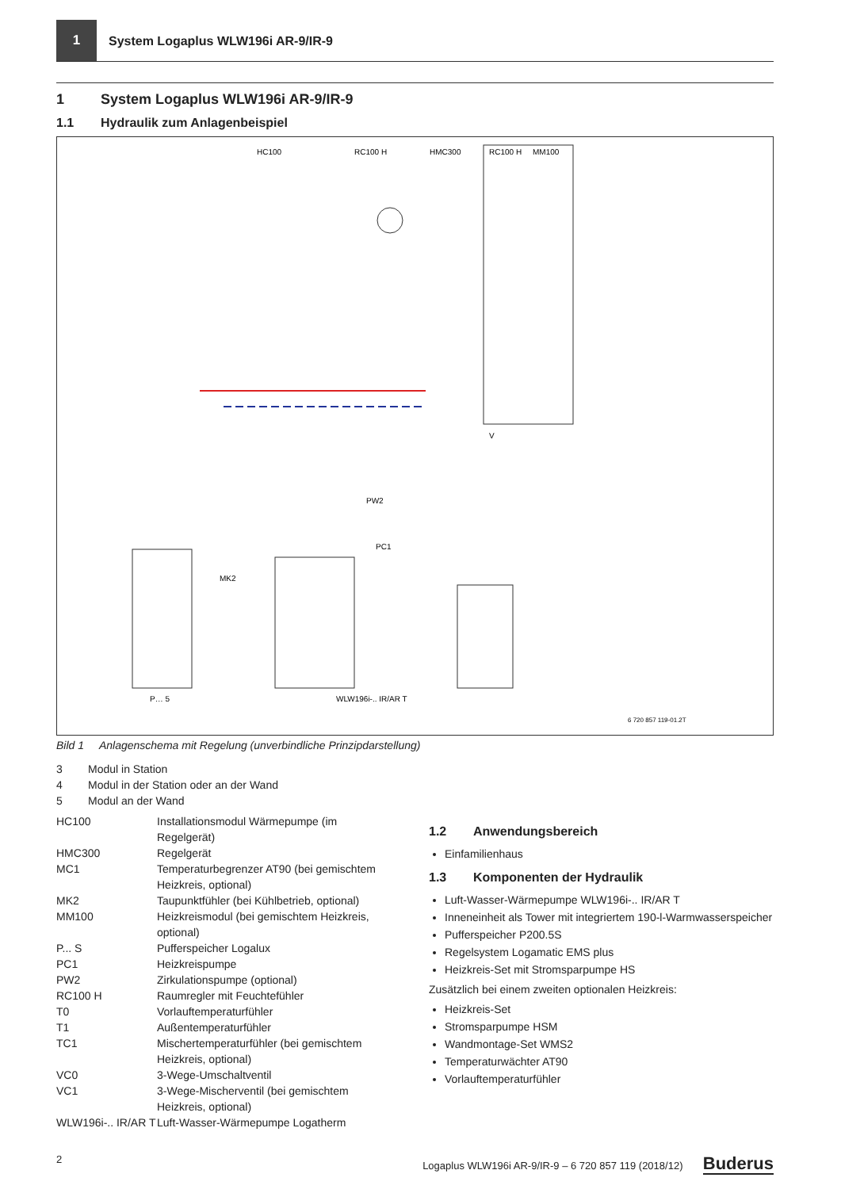1
System Logaplus WLW196i AR-9/IR-9
1 System Logaplus WLW196i AR-9/IR-9
1.1 Hydraulik zum Anlagenbeispiel
HC100
RC100 H
HMC300
RC100 H
MM100
P… 5
WLW196i-.. IR/AR T
V
MK2
PC1
PW2
6 720 857 119-01.2T
Bild 1 Anlagenschema mit Regelung (unverbindliche Prinzipdarstellung)
3 Modul in Station 4 Modul in der Station oder an der Wand 5 Modul an der Wand
HC100 Installationsmodul Wärmepumpe (im Regelgerät) HMC300 Regelgerät MC1 Temperaturbegrenzer AT90 (bei gemischtem Heizkreis, optional) MK2 Taupunktfühler (bei Kühlbetrieb, optional) MM100 Heizkreismodul (bei gemischtem Heizkreis, optional) P... S Pufferspeicher Logalux PC1 Heizkreispumpe PW2 Zirkulationspumpe (optional) RC100 H Raumregler mit Feuchtefühler T0 Vorlauftemperaturfühler T1 Außentemperaturfühler TC1 Mischertemperaturfühler (bei gemischtem Heizkreis, optional) VC0 3-Wege-Umschaltventil VC1 3-Wege-Mischerventil (bei gemischtem Heizkreis, optional) WLW196i-.. IR/AR T Luft-Wasser-Wärmepumpe Logatherm
1.2 Anwendungsbereich
Einfamilienhaus
1.3 Komponenten der Hydraulik
Luft-Wasser-Wärmepumpe WLW196i-.. IR/AR T
Inneneinheit als Tower mit integriertem 190-l-Warmwasserspeicher
Pufferspeicher P200.5S
Regelsystem Logamatic EMS plus
Heizkreis-Set mit Stromsparpumpe HS
Zusätzlich bei einem zweiten optionalen Heizkreis:
Heizkreis-Set
Stromsparpumpe HSM
Wandmontage-Set WMS2
Temperaturwächter AT90
Vorlauftemperaturfühler
2 Logaplus WLW196i AR-9/IR-9 – 6 720 857 119 (2018/12) Buderus